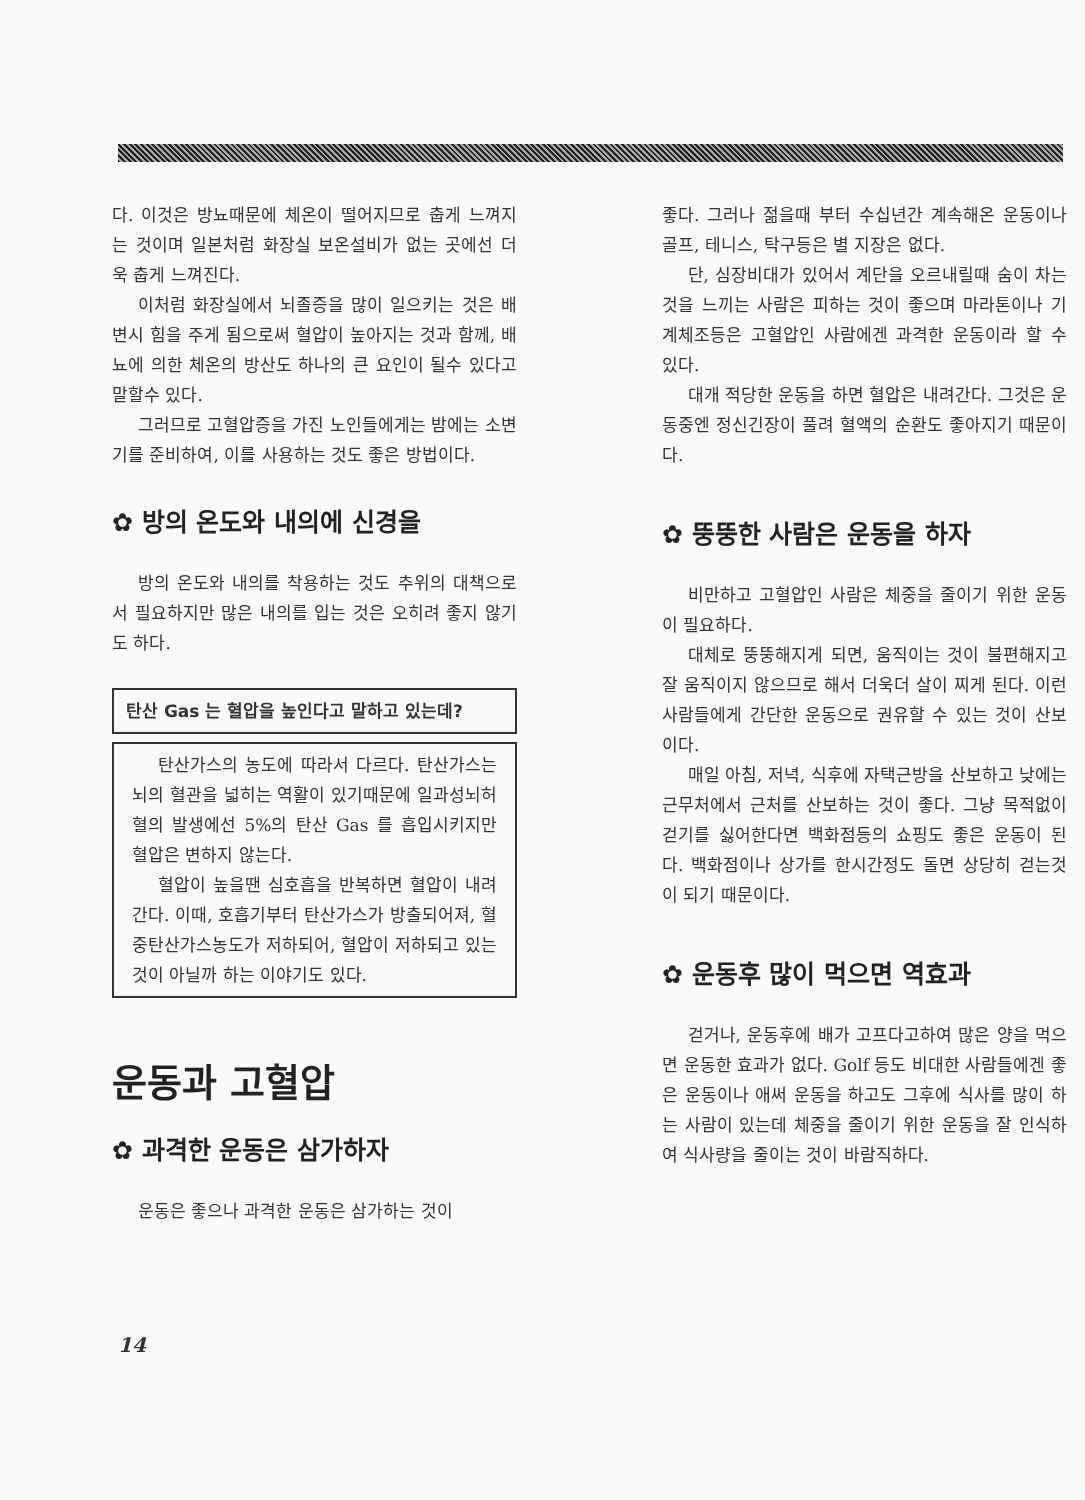다. 이것은 방뇨때문에 체온이 떨어지므로 춥게 느껴지는 것이며 일본처럼 화장실 보온설비가 없는 곳에선 더욱 춥게 느껴진다.
이처럼 화장실에서 뇌졸증을 많이 일으키는 것은 배변시 힘을 주게 됨으로써 혈압이 높아지는 것과 함께, 배뇨에 의한 체온의 방산도 하나의 큰 요인이 될수 있다고 말할수 있다.
그러므로 고혈압증을 가진 노인들에게는 밤에는 소변기를 준비하여, 이를 사용하는 것도 좋은 방법이다.
✿ 방의 온도와 내의에 신경을
방의 온도와 내의를 착용하는 것도 추위의 대책으로서 필요하지만 많은 내의를 입는 것은 오히려 좋지 않기도 하다.
탄산 Gas 는 혈압을 높인다고 말하고 있는데?
탄산가스의 농도에 따라서 다르다. 탄산가스는 뇌의 혈관을 넓히는 역활이 있기때문에 일과성뇌허혈의 발생에선 5%의 탄산 Gas 를 흡입시키지만 혈압은 변하지 않는다.
혈압이 높을땐 심호흡을 반복하면 혈압이 내려간다. 이때, 호흡기부터 탄산가스가 방출되어져, 혈중탄산가스농도가 저하되어, 혈압이 저하되고 있는 것이 아닐까 하는 이야기도 있다.
운동과 고혈압
✿ 과격한 운동은 삼가하자
운동은 좋으나 과격한 운동은 삼가하는 것이
좋다. 그러나 젊을때 부터 수십년간 계속해온 운동이나 골프, 테니스, 탁구등은 별 지장은 없다.
단, 심장비대가 있어서 계단을 오르내릴때 숨이 차는것을 느끼는 사람은 피하는 것이 좋으며 마라톤이나 기계체조등은 고혈압인 사람에겐 과격한 운동이라 할 수 있다.
대개 적당한 운동을 하면 혈압은 내려간다. 그것은 운동중엔 정신긴장이 풀려 혈액의 순환도 좋아지기 때문이다.
✿ 뚱뚱한 사람은 운동을 하자
비만하고 고혈압인 사람은 체중을 줄이기 위한 운동이 필요하다.
대체로 뚱뚱해지게 되면, 움직이는 것이 불편해지고 잘 움직이지 않으므로 해서 더욱더 살이 찌게 된다. 이런사람들에게 간단한 운동으로 권유할 수 있는 것이 산보이다.
매일 아침, 저녁, 식후에 자택근방을 산보하고 낮에는 근무처에서 근처를 산보하는 것이 좋다. 그냥 목적없이 걷기를 싫어한다면 백화점등의 쇼핑도 좋은 운동이 된다. 백화점이나 상가를 한시간정도 돌면 상당히 걷는것이 되기 때문이다.
✿ 운동후 많이 먹으면 역효과
걷거나, 운동후에 배가 고프다고하여 많은 양을 먹으면 운동한 효과가 없다. Golf 등도 비대한 사람들에겐 좋은 운동이나 애써 운동을 하고도 그후에 식사를 많이 하는 사람이 있는데 체중을 줄이기 위한 운동을 잘 인식하여 식사량을 줄이는 것이 바람직하다.
14